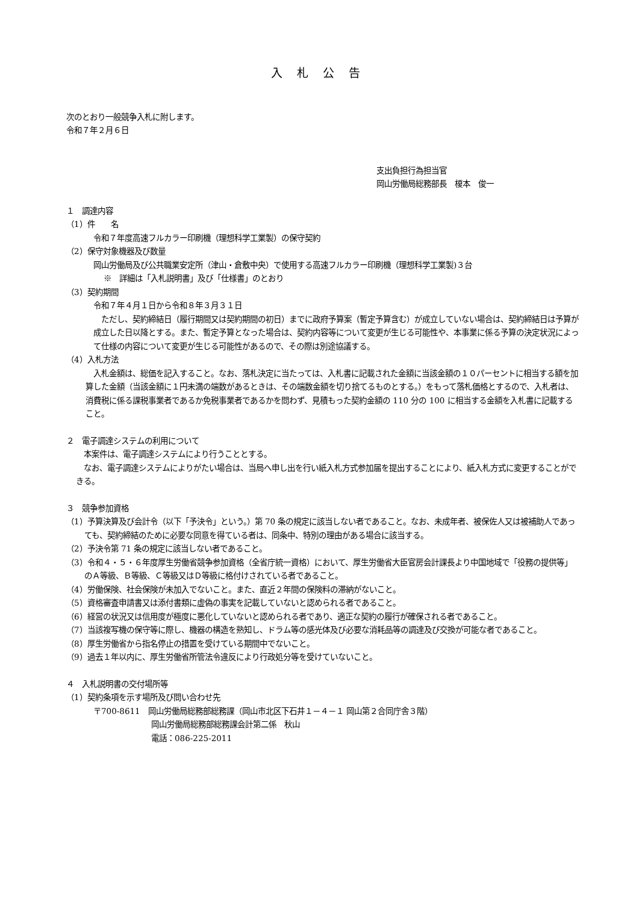入札公告
次のとおり一般競争入札に附します。
令和７年２月６日
支出負担行為担当官
岡山労働局総務部長　榎本　俊一
１　調達内容
（1）件　　名
令和７年度高速フルカラー印刷機（理想科学工業製）の保守契約
（2）保守対象機器及び数量
岡山労働局及び公共職業安定所（津山・倉敷中央）で使用する高速フルカラー印刷機（理想科学工業製)３台
※　詳細は「入札説明書」及び「仕様書」のとおり
（3）契約期間
令和７年４月１日から令和８年３月３１日
　ただし、契約締結日（履行期間又は契約期間の初日）までに政府予算案（暫定予算含む）が成立していない場合は、契約締結日は予算が成立した日以降とする。また、暫定予算となった場合は、契約内容等について変更が生じる可能性や、本事業に係る予算の決定状況によって仕様の内容について変更が生じる可能性があるので、その際は別途協議する。
（4）入札方法
　入札金額は、総価を記入すること。なお、落札決定に当たっては、入札書に記載された金額に当該金額の１０パーセントに相当する額を加算した金額（当該金額に１円未満の端数があるときは、その端数金額を切り捨てるものとする。）をもって落札価格とするので、入札者は、消費税に係る課税事業者であるか免税事業者であるかを問わず、見積もった契約金額の 110 分の 100 に相当する金額を入札書に記載すること。
２　電子調達システムの利用について
　本案件は、電子調達システムにより行うこととする。
　なお、電子調達システムによりがたい場合は、当局へ申し出を行い紙入札方式参加届を提出することにより、紙入札方式に変更することができる。
３　競争参加資格
（1）予算決算及び会計令（以下「予決令」という。）第 70 条の規定に該当しない者であること。なお、未成年者、被保佐人又は被補助人であっても、契約締結のために必要な同意を得ている者は、同条中、特別の理由がある場合に該当する。
（2）予決令第 71 条の規定に該当しない者であること。
（3）令和４・５・６年度厚生労働省競争参加資格（全省庁統一資格）において、厚生労働省大臣官房会計課長より中国地域で「役務の提供等」のＡ等級、Ｂ等級、Ｃ等級又はＤ等級に格付けされている者であること。
（4）労働保険、社会保険が未加入でないこと。また、直近２年間の保険料の滞納がないこと。
（5）資格審査申請書又は添付書類に虚偽の事実を記載していないと認められる者であること。
（6）経営の状況又は信用度が極度に悪化していないと認められる者であり、適正な契約の履行が確保される者であること。
（7）当該複写機の保守等に際し、機器の構造を熟知し、ドラム等の感光体及び必要な消耗品等の調達及び交換が可能な者であること。
（8）厚生労働省から指名停止の措置を受けている期間中でないこと。
（9）過去１年以内に、厚生労働省所管法令違反により行政処分等を受けていないこと。
４　入札説明書の交付場所等
（1）契約条項を示す場所及び問い合わせ先
〒700-8611　岡山労働局総務部総務課（岡山市北区下石井１－４－１ 岡山第２合同庁舎３階）
岡山労働局総務部総務課会計第二係　秋山
電話：086-225-2011